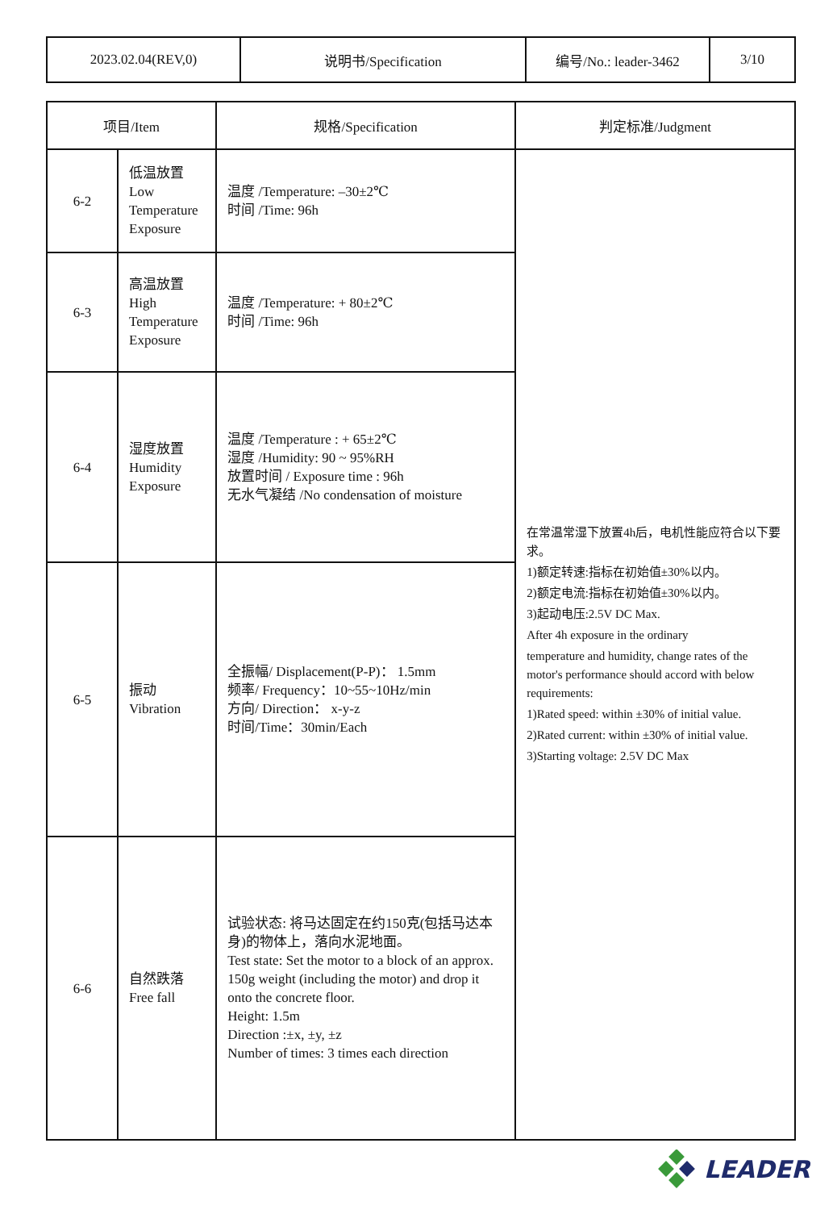| 2023.02.04(REV,0) | 说明书/Specification | 编号/No.: leader-3462 | 3/10 |
| 项目/Item | | 规格/Specification | 判定标准/Judgment |
| --- | --- | --- | --- |
| 6-2 | 低温放置 Low Temperature Exposure | 温度 /Temperature: –30±2℃ 时间 /Time: 96h | 在常温常湿下放置4h后，电机性能应符合以下要求。 1)额定转速:指标在初始值±30%以内。 2)额定电流:指标在初始值±30%以内。 3)起动电压:2.5V DC Max. After 4h exposure in the ordinary temperature and humidity, change rates of the motor's performance should accord with below requirements: 1)Rated speed: within ±30% of initial value. 2)Rated current: within ±30% of initial value. 3)Starting voltage: 2.5V DC Max |
| 6-3 | 高温放置 High Temperature Exposure | 温度 /Temperature: + 80±2℃ 时间 /Time: 96h | |
| 6-4 | 湿度放置 Humidity Exposure | 温度 /Temperature : + 65±2℃ 湿度 /Humidity: 90 ~ 95%RH 放置时间 / Exposure time : 96h 无水气凝结 /No condensation of moisture | |
| 6-5 | 振动 Vibration | 全振幅/ Displacement(P-P)： 1.5mm 频率/ Frequency：10~55~10Hz/min 方向/ Direction： x-y-z 时间/Time：30min/Each | |
| 6-6 | 自然跌落 Free fall | 试验状态: 将马达固定在约150克(包括马达本身)的物体上，落向水泥地面。 Test state: Set the motor to a block of an approx. 150g weight (including the motor) and drop it onto the concrete floor. Height: 1.5m Direction :±x, ±y, ±z Number of times: 3 times each direction | |
LEADER